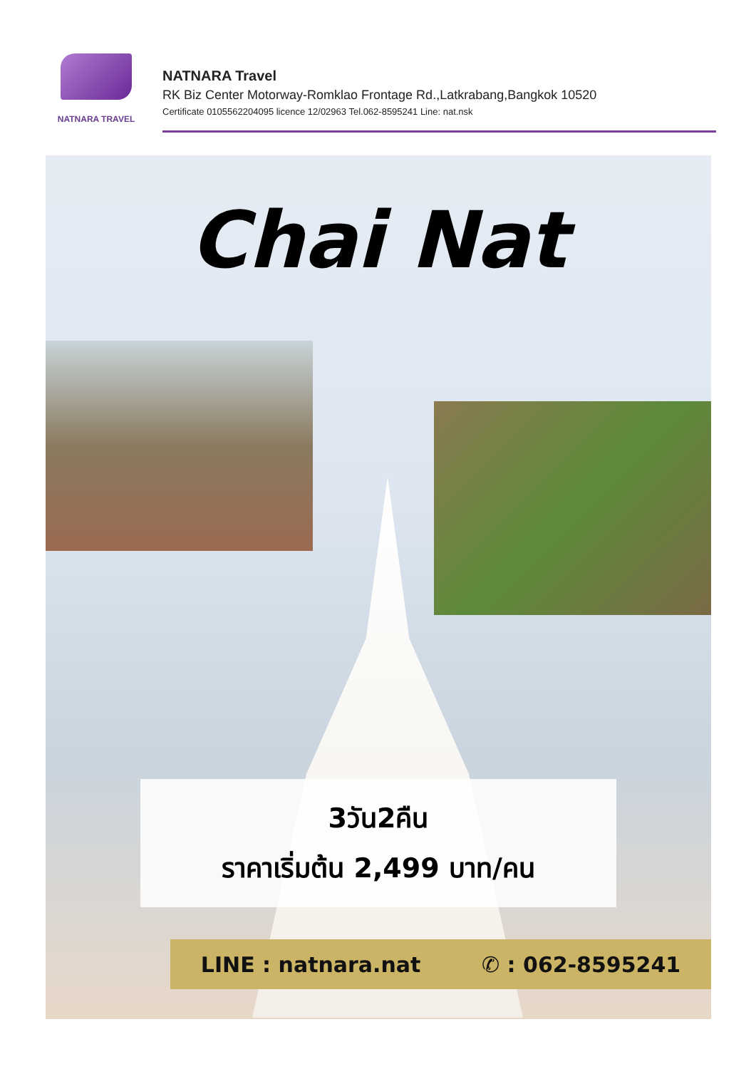NATNARA TRAVEL
NATNARA Travel
RK Biz Center Motorway-Romklao Frontage Rd.,Latkrabang,Bangkok 10520
Certificate 0105562204095 licence 12/02963 Tel.062-8595241 Line: nat.nsk
Chai Nat
3วัน2คืน
ราคาเริ่มต้น 2,499 บาท/คน
LINE : natnara.nat ✆ : 062-8595241